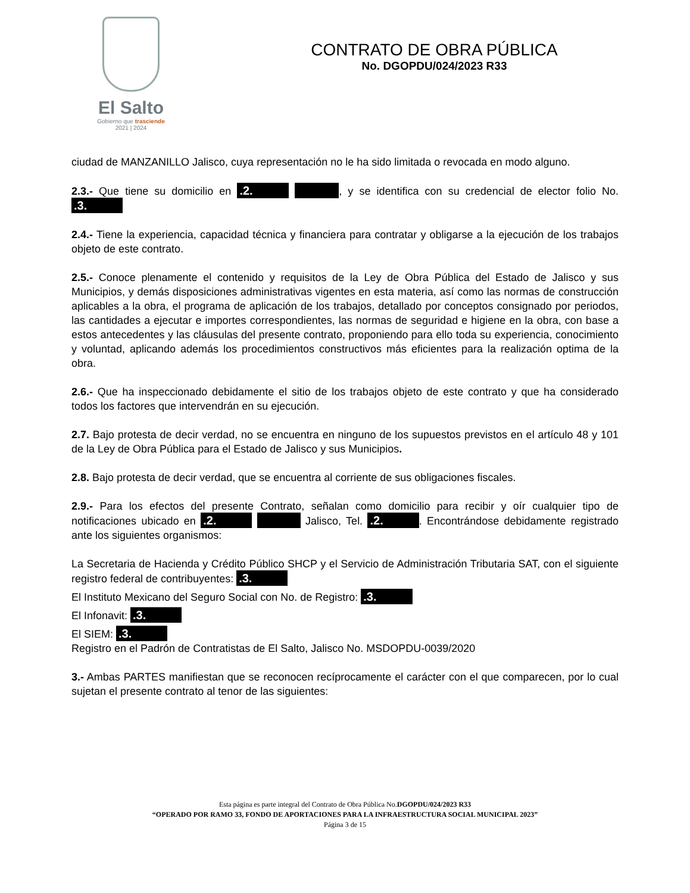El Salto
Gobierno que trasciende
2021 | 2024
CONTRATO DE OBRA PÚBLICA
No. DGOPDU/024/2023 R33
ciudad de MANZANILLO Jalisco, cuya representación no le ha sido limitada o revocada en modo alguno.
2.3.- Que tiene su domicilio en .2. , y se identifica con su credencial de elector folio No. .3.
2.4.- Tiene la experiencia, capacidad técnica y financiera para contratar y obligarse a la ejecución de los trabajos objeto de este contrato.
2.5.- Conoce plenamente el contenido y requisitos de la Ley de Obra Pública del Estado de Jalisco y sus Municipios, y demás disposiciones administrativas vigentes en esta materia, así como las normas de construcción aplicables a la obra, el programa de aplicación de los trabajos, detallado por conceptos consignado por periodos, las cantidades a ejecutar e importes correspondientes, las normas de seguridad e higiene en la obra, con base a estos antecedentes y las cláusulas del presente contrato, proponiendo para ello toda su experiencia, conocimiento y voluntad, aplicando además los procedimientos constructivos más eficientes para la realización optima de la obra.
2.6.- Que ha inspeccionado debidamente el sitio de los trabajos objeto de este contrato y que ha considerado todos los factores que intervendrán en su ejecución.
2.7. Bajo protesta de decir verdad, no se encuentra en ninguno de los supuestos previstos en el artículo 48 y 101 de la Ley de Obra Pública para el Estado de Jalisco y sus Municipios.
2.8. Bajo protesta de decir verdad, que se encuentra al corriente de sus obligaciones fiscales.
2.9.- Para los efectos del presente Contrato, señalan como domicilio para recibir y oír cualquier tipo de notificaciones ubicado en .2. Jalisco, Tel. .2.. Encontrándose debidamente registrado ante los siguientes organismos:
La Secretaria de Hacienda y Crédito Público SHCP y el Servicio de Administración Tributaria SAT, con el siguiente registro federal de contribuyentes: .3.
El Instituto Mexicano del Seguro Social con No. de Registro: .3.
El Infonavit: .3.
El SIEM: .3.
Registro en el Padrón de Contratistas de El Salto, Jalisco No. MSDOPDU-0039/2020
3.- Ambas PARTES manifiestan que se reconocen recíprocamente el carácter con el que comparecen, por lo cual sujetan el presente contrato al tenor de las siguientes:
Esta página es parte integral del Contrato de Obra Pública No.DGOPDU/024/2023 R33
“OPERADO POR RAMO 33, FONDO DE APORTACIONES PARA LA INFRAESTRUCTURA SOCIAL MUNICIPAL 2023”
Página 3 de 15